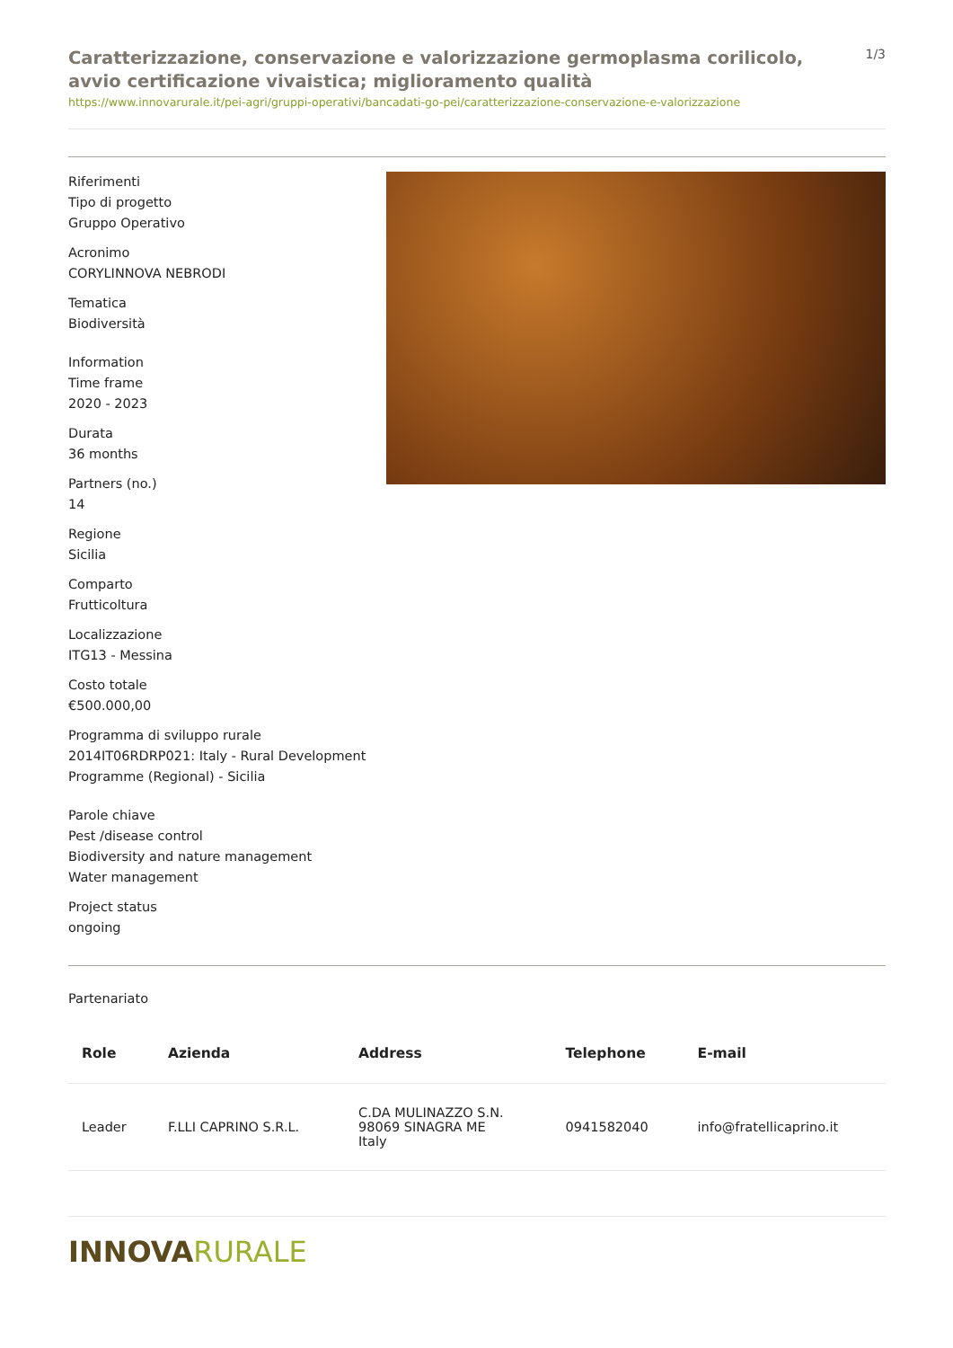Caratterizzazione, conservazione e valorizzazione germoplasma corilicolo, avvio certificazione vivaistica; miglioramento qualità
1/3
https://www.innovarurale.it/pei-agri/gruppi-operativi/bancadati-go-pei/caratterizzazione-conservazione-e-valorizzazione
Riferimenti
Tipo di progetto
Gruppo Operativo
Acronimo
CORYLINNOVA NEBRODI
Tematica
Biodiversità
Information
Time frame
2020 - 2023
Durata
36 months
Partners (no.)
14
Regione
Sicilia
Comparto
Frutticoltura
Localizzazione
ITG13 - Messina
Costo totale
€500.000,00
Programma di sviluppo rurale
2014IT06RDRP021: Italy - Rural Development Programme (Regional) - Sicilia
Parole chiave
Pest /disease control
Biodiversity and nature management
Water management
Project status
ongoing
Partenariato
| Role | Azienda | Address | Telephone | E-mail |
| --- | --- | --- | --- | --- |
| Leader | F.LLI CAPRINO S.R.L. | C.DA MULINAZZO S.N. 98069 SINAGRA ME Italy | 0941582040 | info@fratellicaprino.it |
INNOVARURALE